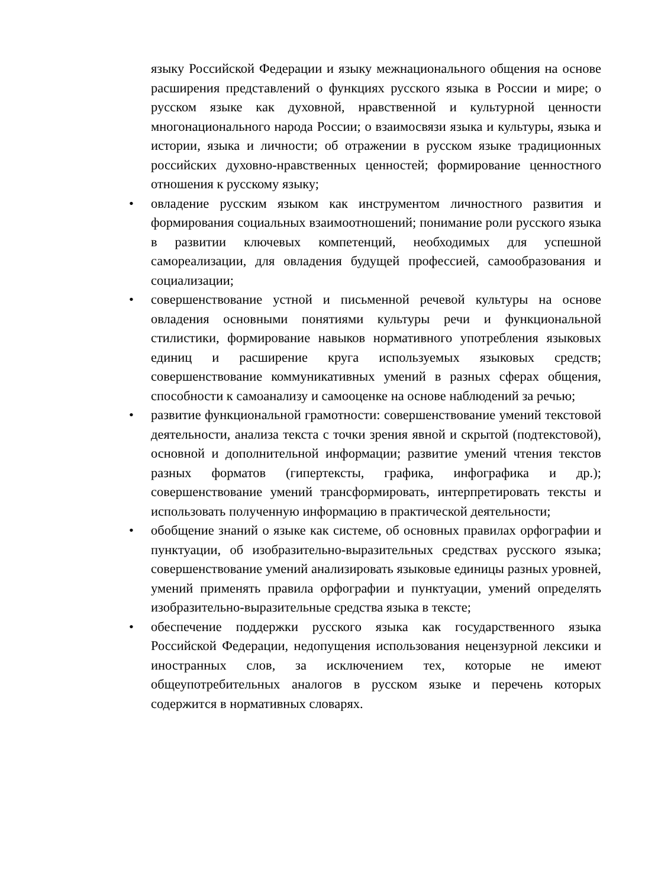языку Российской Федерации и языку межнационального общения на основе расширения представлений о функциях русского языка в России и мире; о русском языке как духовной, нравственной и культурной ценности многонационального народа России; о взаимосвязи языка и культуры, языка и истории, языка и личности; об отражении в русском языке традиционных российских духовно-нравственных ценностей; формирование ценностного отношения к русскому языку;
• овладение русским языком как инструментом личностного развития и формирования социальных взаимоотношений; понимание роли русского языка в развитии ключевых компетенций, необходимых для успешной самореализации, для овладения будущей профессией, самообразования и социализации;
• совершенствование устной и письменной речевой культуры на основе овладения основными понятиями культуры речи и функциональной стилистики, формирование навыков нормативного употребления языковых единиц и расширение круга используемых языковых средств; совершенствование коммуникативных умений в разных сферах общения, способности к самоанализу и самооценке на основе наблюдений за речью;
• развитие функциональной грамотности: совершенствование умений текстовой деятельности, анализа текста с точки зрения явной и скрытой (подтекстовой), основной и дополнительной информации; развитие умений чтения текстов разных форматов (гипертексты, графика, инфографика и др.); совершенствование умений трансформировать, интерпретировать тексты и использовать полученную информацию в практической деятельности;
• обобщение знаний о языке как системе, об основных правилах орфографии и пунктуации, об изобразительно-выразительных средствах русского языка; совершенствование умений анализировать языковые единицы разных уровней, умений применять правила орфографии и пунктуации, умений определять изобразительно-выразительные средства языка в тексте;
• обеспечение поддержки русского языка как государственного языка Российской Федерации, недопущения использования нецензурной лексики и иностранных слов, за исключением тех, которые не имеют общеупотребительных аналогов в русском языке и перечень которых содержится в нормативных словарях.